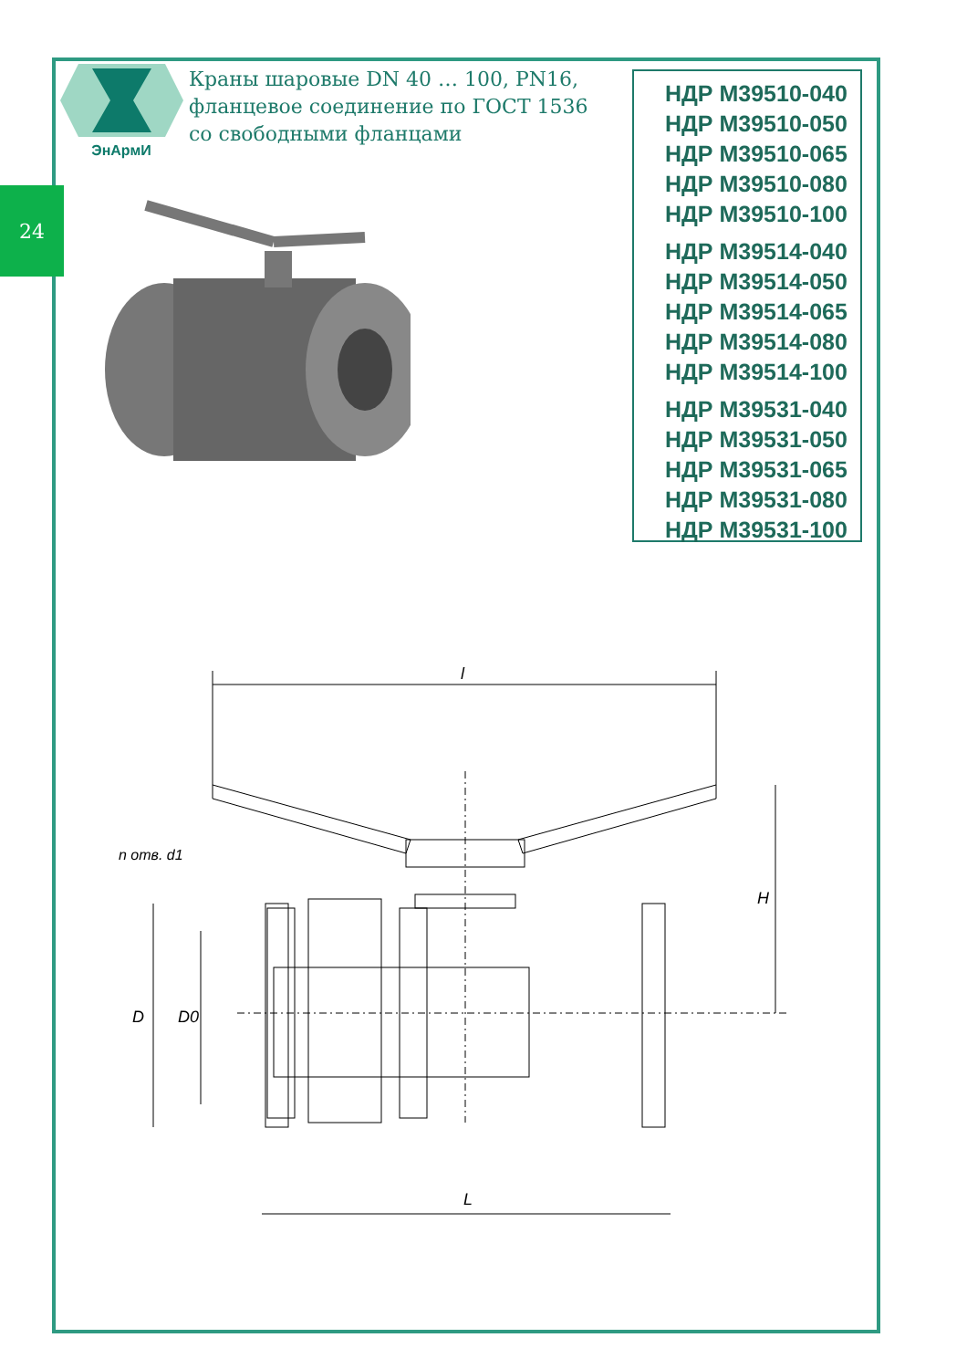24
ЭнАрмИ
Краны шаровые DN 40 … 100, PN16,
фланцевое соединение по ГОСТ 1536
со свободными фланцами
НДР М39510-040
НДР М39510-050
НДР М39510-065
НДР М39510-080
НДР М39510-100
НДР М39514-040
НДР М39514-050
НДР М39514-065
НДР М39514-080
НДР М39514-100
НДР М39531-040
НДР М39531-050
НДР М39531-065
НДР М39531-080
НДР М39531-100
l
H
D
D0
n отв. d1
L